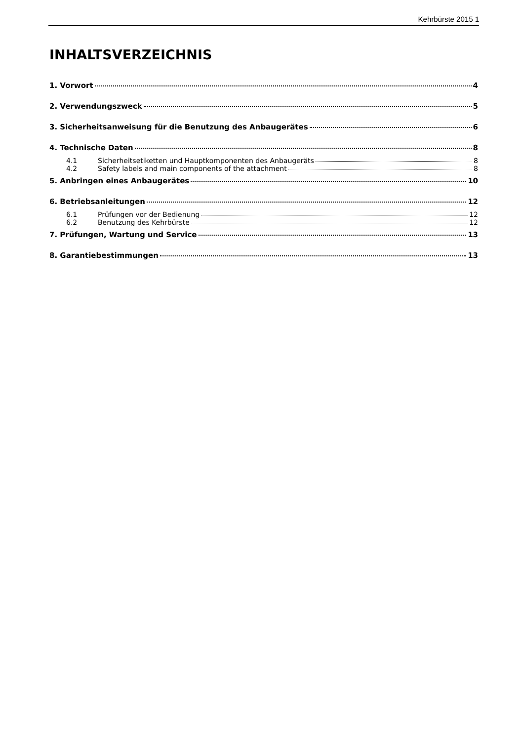Kehrbürste 2015 1
INHALTSVERZEICHNIS
1. Vorwort 4
2. Verwendungszweck 5
3. Sicherheitsanweisung für die Benutzung des Anbaugerätes 6
4. Technische Daten 8
4.1 Sicherheitsetiketten und Hauptkomponenten des Anbaugeräts 8
4.2 Safety labels and main components of the attachment 8
5. Anbringen eines Anbaugerätes 10
6. Betriebsanleitungen 12
6.1 Prüfungen vor der Bedienung 12
6.2 Benutzung des Kehrbürste 12
7. Prüfungen, Wartung und Service 13
8. Garantiebestimmungen 13